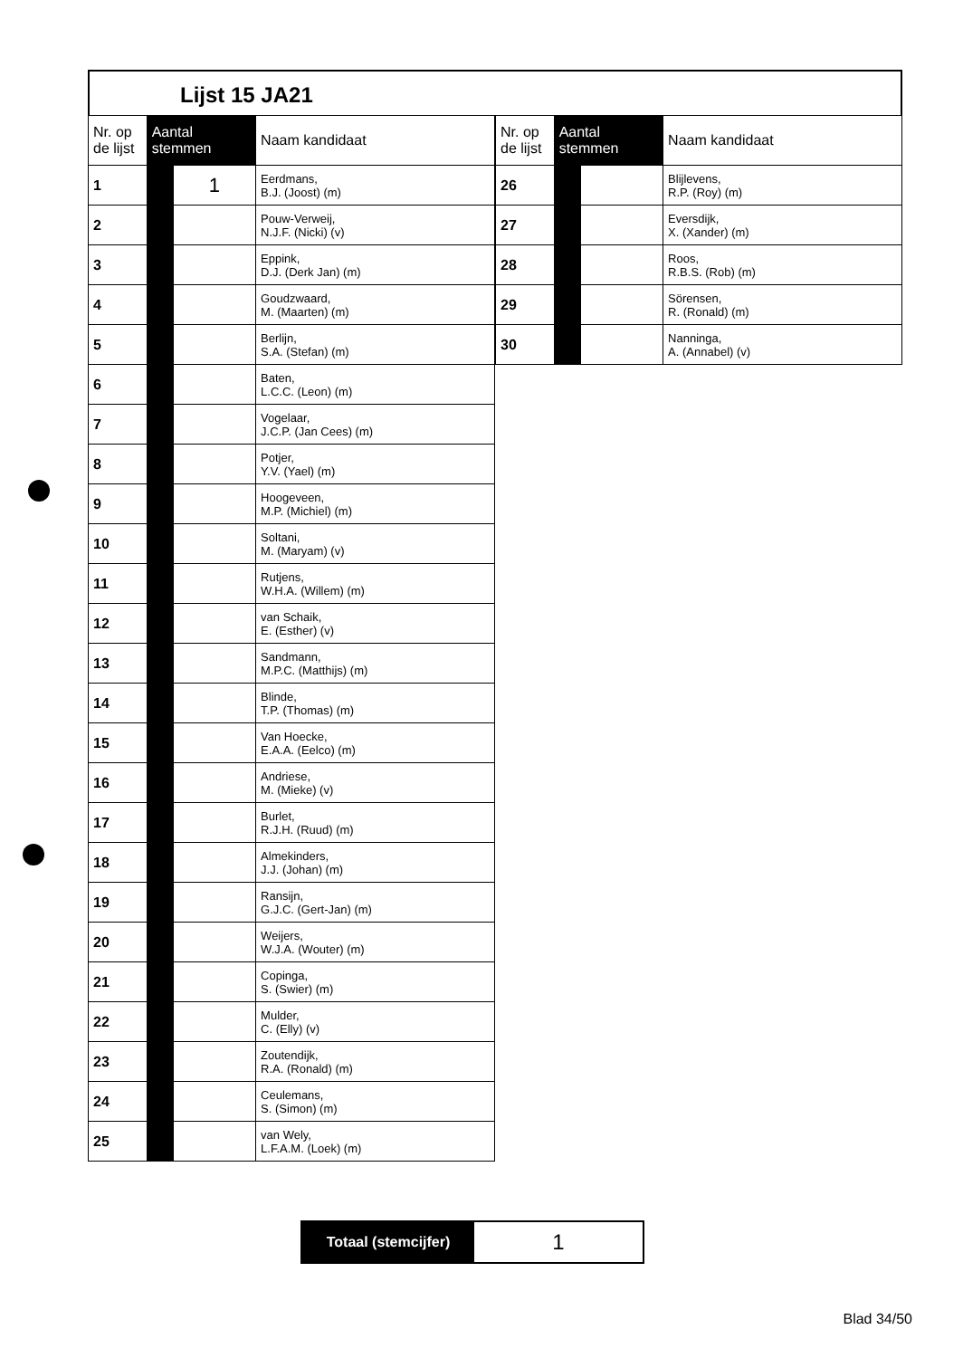Lijst 15 JA21
| Nr. op de lijst | Aantal stemmen | | Naam kandidaat |
| --- | --- | --- | --- |
| 1 | | 1 | Eerdmans, B.J. (Joost) (m) |
| 2 | | | Pouw-Verweij, N.J.F. (Nicki) (v) |
| 3 | | | Eppink, D.J. (Derk Jan) (m) |
| 4 | | | Goudzwaard, M. (Maarten) (m) |
| 5 | | | Berlijn, S.A. (Stefan) (m) |
| 6 | | | Baten, L.C.C. (Leon) (m) |
| 7 | | | Vogelaar, J.C.P. (Jan Cees) (m) |
| 8 | | | Potjer, Y.V. (Yael) (m) |
| 9 | | | Hoogeveen, M.P. (Michiel) (m) |
| 10 | | | Soltani, M. (Maryam) (v) |
| 11 | | | Rutjens, W.H.A. (Willem) (m) |
| 12 | | | van Schaik, E. (Esther) (v) |
| 13 | | | Sandmann, M.P.C. (Matthijs) (m) |
| 14 | | | Blinde, T.P. (Thomas) (m) |
| 15 | | | Van Hoecke, E.A.A. (Eelco) (m) |
| 16 | | | Andriese, M. (Mieke) (v) |
| 17 | | | Burlet, R.J.H. (Ruud) (m) |
| 18 | | | Almekinders, J.J. (Johan) (m) |
| 19 | | | Ransijn, G.J.C. (Gert-Jan) (m) |
| 20 | | | Weijers, W.J.A. (Wouter) (m) |
| 21 | | | Copinga, S. (Swier) (m) |
| 22 | | | Mulder, C. (Elly) (v) |
| 23 | | | Zoutendijk, R.A. (Ronald) (m) |
| 24 | | | Ceulemans, S. (Simon) (m) |
| 25 | | | van Wely, L.F.A.M. (Loek) (m) |
| Nr. op de lijst | Aantal stemmen | | Naam kandidaat |
| --- | --- | --- | --- |
| 26 | | | Blijlevens, R.P. (Roy) (m) |
| 27 | | | Eversdijk, X. (Xander) (m) |
| 28 | | | Roos, R.B.S. (Rob) (m) |
| 29 | | | Sörensen, R. (Ronald) (m) |
| 30 | | | Nanninga, A. (Annabel) (v) |
Totaal (stemcijfer)
1
Blad 34/50